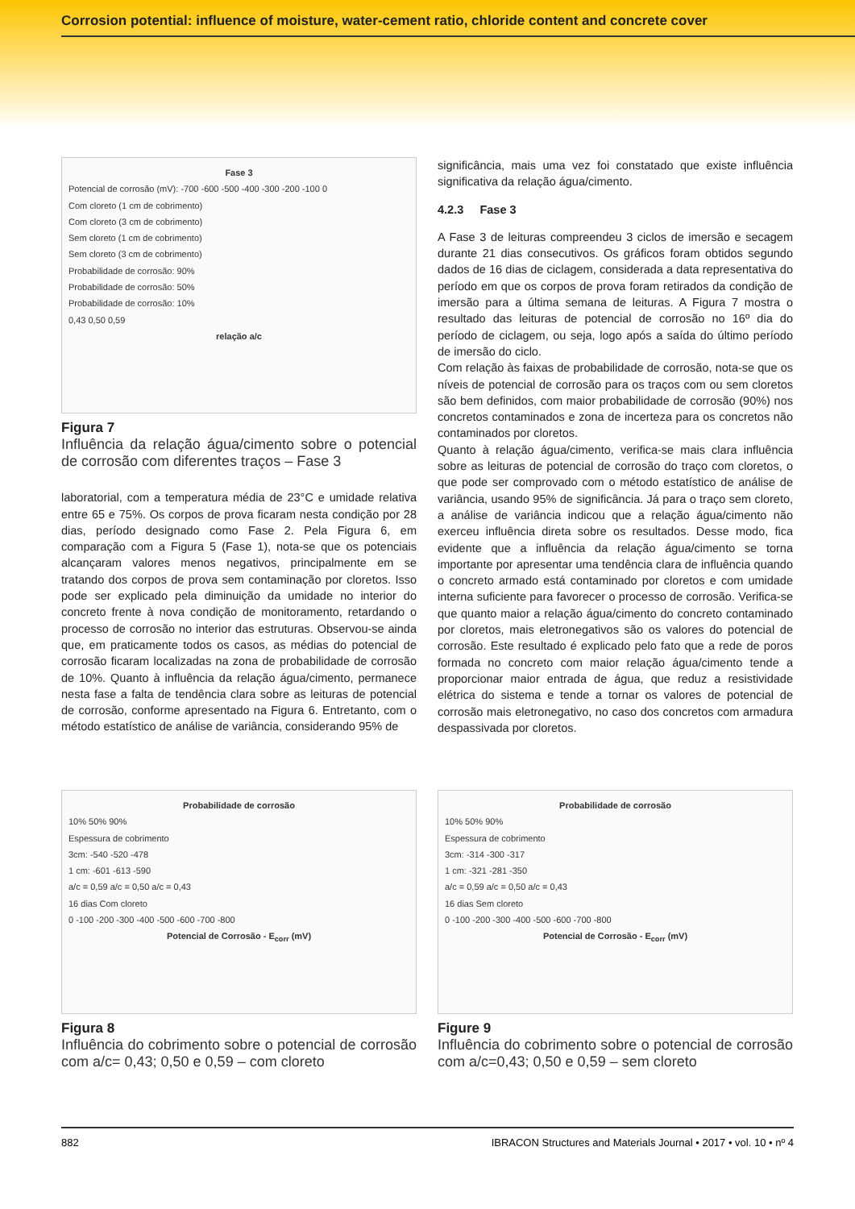Corrosion potential: influence of moisture, water-cement ratio, chloride content and concrete cover
Fase 3
Potencial de corrosão (mV): -700 -600 -500 -400 -300 -200 -100 0
Com cloreto (1 cm de cobrimento)
Com cloreto (3 cm de cobrimento)
Sem cloreto (1 cm de cobrimento)
Sem cloreto (3 cm de cobrimento)
Probabilidade de corrosão: 90%
Probabilidade de corrosão: 50%
Probabilidade de corrosão: 10%
0,43 0,50 0,59
relação a/c
Figura 7
Influência da relação água/cimento sobre o potencial de corrosão com diferentes traços – Fase 3
laboratorial, com a temperatura média de 23°C e umidade relativa entre 65 e 75%. Os corpos de prova ficaram nesta condição por 28 dias, período designado como Fase 2. Pela Figura 6, em comparação com a Figura 5 (Fase 1), nota-se que os potenciais alcançaram valores menos negativos, principalmente em se tratando dos corpos de prova sem contaminação por cloretos. Isso pode ser explicado pela diminuição da umidade no interior do concreto frente à nova condição de monitoramento, retardando o processo de corrosão no interior das estruturas. Observou-se ainda que, em praticamente todos os casos, as médias do potencial de corrosão ficaram localizadas na zona de probabilidade de corrosão de 10%. Quanto à influência da relação água/cimento, permanece nesta fase a falta de tendência clara sobre as leituras de potencial de corrosão, conforme apresentado na Figura 6. Entretanto, com o método estatístico de análise de variância, considerando 95% de
significância, mais uma vez foi constatado que existe influência significativa da relação água/cimento.
4.2.3 Fase 3
A Fase 3 de leituras compreendeu 3 ciclos de imersão e secagem durante 21 dias consecutivos. Os gráficos foram obtidos segundo dados de 16 dias de ciclagem, considerada a data representativa do período em que os corpos de prova foram retirados da condição de imersão para a última semana de leituras. A Figura 7 mostra o resultado das leituras de potencial de corrosão no 16º dia do período de ciclagem, ou seja, logo após a saída do último período de imersão do ciclo.
Com relação às faixas de probabilidade de corrosão, nota-se que os níveis de potencial de corrosão para os traços com ou sem cloretos são bem definidos, com maior probabilidade de corrosão (90%) nos concretos contaminados e zona de incerteza para os concretos não contaminados por cloretos.
Quanto à relação água/cimento, verifica-se mais clara influência sobre as leituras de potencial de corrosão do traço com cloretos, o que pode ser comprovado com o método estatístico de análise de variância, usando 95% de significância. Já para o traço sem cloreto, a análise de variância indicou que a relação água/cimento não exerceu influência direta sobre os resultados. Desse modo, fica evidente que a influência da relação água/cimento se torna importante por apresentar uma tendência clara de influência quando o concreto armado está contaminado por cloretos e com umidade interna suficiente para favorecer o processo de corrosão. Verifica-se que quanto maior a relação água/cimento do concreto contaminado por cloretos, mais eletronegativos são os valores do potencial de corrosão. Este resultado é explicado pelo fato que a rede de poros formada no concreto com maior relação água/cimento tende a proporcionar maior entrada de água, que reduz a resistividade elétrica do sistema e tende a tornar os valores de potencial de corrosão mais eletronegativo, no caso dos concretos com armadura despassivada por cloretos.
Probabilidade de corrosão
10% 50% 90%
Espessura de cobrimento
3cm: -540 -520 -478
1 cm: -601 -613 -590
a/c = 0,59 a/c = 0,50 a/c = 0,43
16 dias Com cloreto
0 -100 -200 -300 -400 -500 -600 -700 -800
Potencial de Corrosão - E<sub>corr</sub> (mV)
Figura 8
Influência do cobrimento sobre o potencial de corrosão com a/c= 0,43; 0,50 e 0,59 – com cloreto
Probabilidade de corrosão
10% 50% 90%
Espessura de cobrimento
3cm: -314 -300 -317
1 cm: -321 -281 -350
a/c = 0,59 a/c = 0,50 a/c = 0,43
16 dias Sem cloreto
0 -100 -200 -300 -400 -500 -600 -700 -800
Potencial de Corrosão - E<sub>corr</sub> (mV)
Figure 9
Influência do cobrimento sobre o potencial de corrosão com a/c=0,43; 0,50 e 0,59 – sem cloreto
882 IBRACON Structures and Materials Journal • 2017 • vol. 10 • nº 4